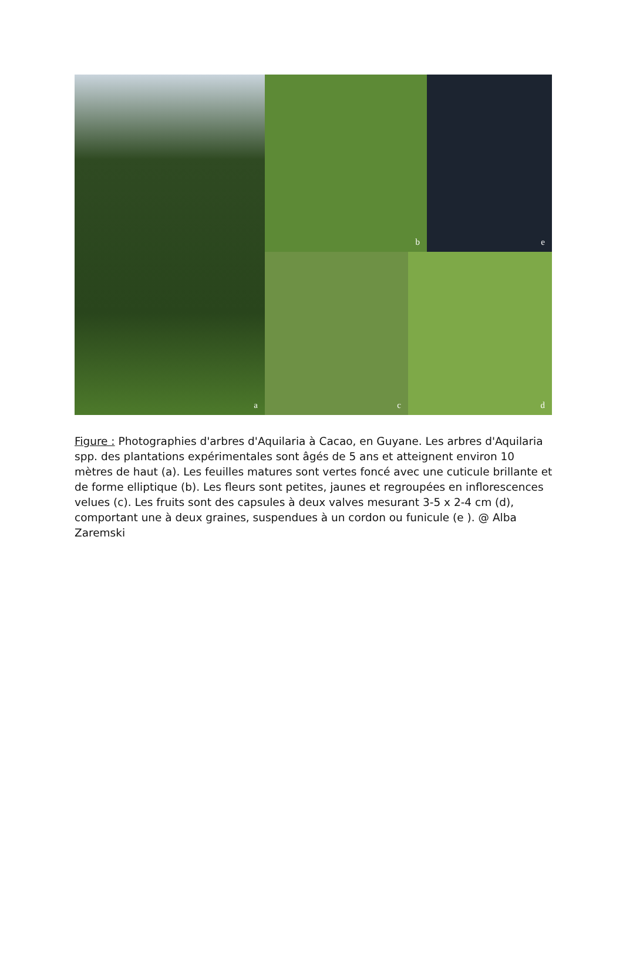a b e
c d
Figure : Photographies d'arbres d'Aquilaria à Cacao, en Guyane. Les arbres d'Aquilaria spp. des plantations expérimentales sont âgés de 5 ans et atteignent environ 10 mètres de haut (a). Les feuilles matures sont vertes foncé avec une cuticule brillante et de forme elliptique (b). Les fleurs sont petites, jaunes et regroupées en inflorescences velues (c). Les fruits sont des capsules à deux valves mesurant 3-5 x 2-4 cm (d), comportant une à deux graines, suspendues à un cordon ou funicule (e ). @ Alba Zaremski